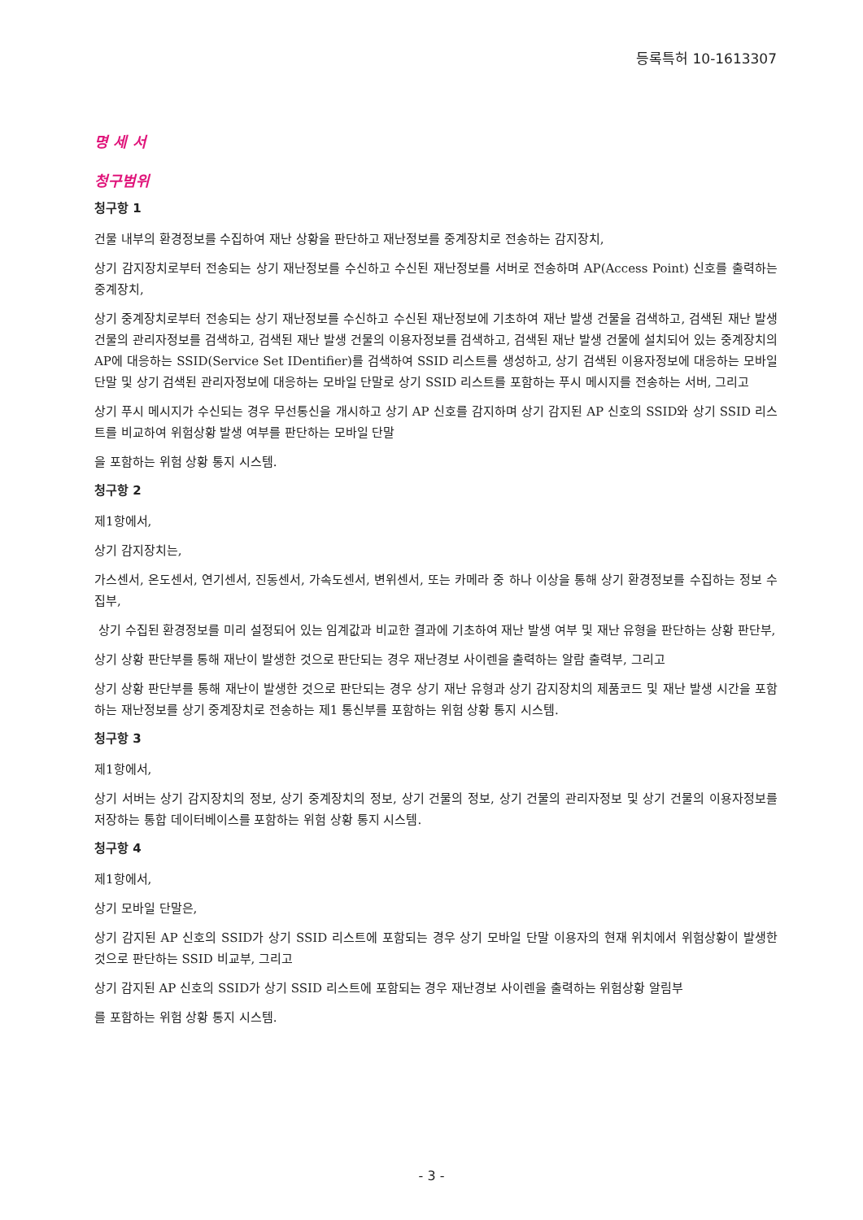등록특허 10-1613307
명 세 서
청구범위
청구항 1
건물 내부의 환경정보를 수집하여 재난 상황을 판단하고 재난정보를 중계장치로 전송하는 감지장치,
상기 감지장치로부터 전송되는 상기 재난정보를 수신하고 수신된 재난정보를 서버로 전송하며 AP(Access Point) 신호를 출력하는 중계장치,
상기 중계장치로부터 전송되는 상기 재난정보를 수신하고 수신된 재난정보에 기초하여 재난 발생 건물을 검색하고, 검색된 재난 발생 건물의 관리자정보를 검색하고, 검색된 재난 발생 건물의 이용자정보를 검색하고, 검색된 재난 발생 건물에 설치되어 있는 중계장치의 AP에 대응하는 SSID(Service Set IDentifier)를 검색하여 SSID 리스트를 생성하고, 상기 검색된 이용자정보에 대응하는 모바일 단말 및 상기 검색된 관리자정보에 대응하는 모바일 단말로 상기 SSID 리스트를 포함하는 푸시 메시지를 전송하는 서버, 그리고
상기 푸시 메시지가 수신되는 경우 무선통신을 개시하고 상기 AP 신호를 감지하며 상기 감지된 AP 신호의 SSID와 상기 SSID 리스트를 비교하여 위험상황 발생 여부를 판단하는 모바일 단말
을 포함하는 위험 상황 통지 시스템.
청구항 2
제1항에서,
상기 감지장치는,
가스센서, 온도센서, 연기센서, 진동센서, 가속도센서, 변위센서, 또는 카메라 중 하나 이상을 통해 상기 환경정보를 수집하는 정보 수집부,
상기 수집된 환경정보를 미리 설정되어 있는 임계값과 비교한 결과에 기초하여 재난 발생 여부 및 재난 유형을 판단하는 상황 판단부,
상기 상황 판단부를 통해 재난이 발생한 것으로 판단되는 경우 재난경보 사이렌을 출력하는 알람 출력부, 그리고
상기 상황 판단부를 통해 재난이 발생한 것으로 판단되는 경우 상기 재난 유형과 상기 감지장치의 제품코드 및 재난 발생 시간을 포함하는 재난정보를 상기 중계장치로 전송하는 제1 통신부를 포함하는 위험 상황 통지 시스템.
청구항 3
제1항에서,
상기 서버는 상기 감지장치의 정보, 상기 중계장치의 정보, 상기 건물의 정보, 상기 건물의 관리자정보 및 상기 건물의 이용자정보를 저장하는 통합 데이터베이스를 포함하는 위험 상황 통지 시스템.
청구항 4
제1항에서,
상기 모바일 단말은,
상기 감지된 AP 신호의 SSID가 상기 SSID 리스트에 포함되는 경우 상기 모바일 단말 이용자의 현재 위치에서 위험상황이 발생한 것으로 판단하는 SSID 비교부, 그리고
상기 감지된 AP 신호의 SSID가 상기 SSID 리스트에 포함되는 경우 재난경보 사이렌을 출력하는 위험상황 알림부
를 포함하는 위험 상황 통지 시스템.
- 3 -